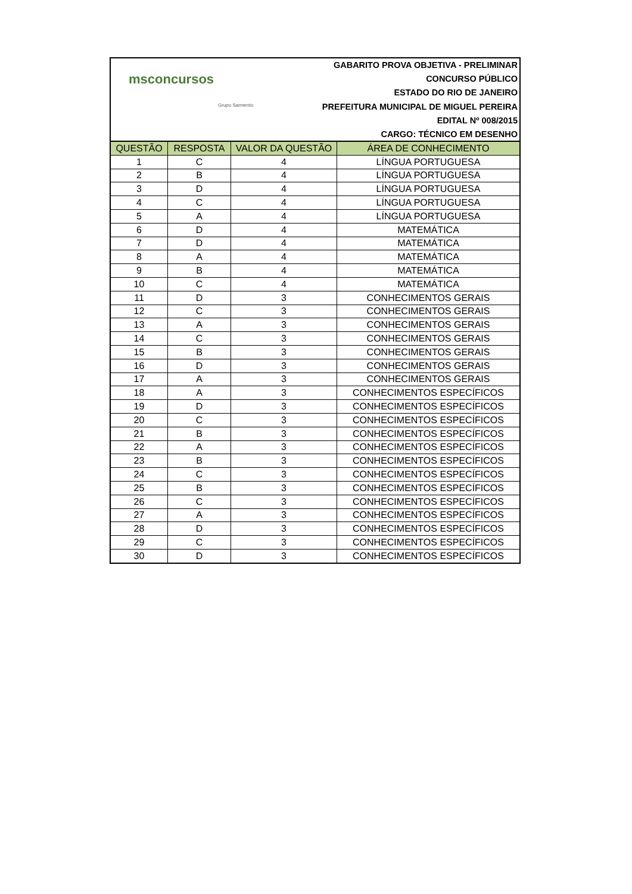msconcursos
Grupo Sarmento
GABARITO PROVA OBJETIVA - PRELIMINAR
CONCURSO PÚBLICO
ESTADO DO RIO DE JANEIRO
PREFEITURA MUNICIPAL DE MIGUEL PEREIRA
EDITAL Nº 008/2015
CARGO: TÉCNICO EM DESENHO
| QUESTÃO | RESPOSTA | VALOR DA QUESTÃO | ÁREA DE CONHECIMENTO |
| --- | --- | --- | --- |
| 1 | C | 4 | LÍNGUA PORTUGUESA |
| 2 | B | 4 | LÍNGUA PORTUGUESA |
| 3 | D | 4 | LÍNGUA PORTUGUESA |
| 4 | C | 4 | LÍNGUA PORTUGUESA |
| 5 | A | 4 | LÍNGUA PORTUGUESA |
| 6 | D | 4 | MATEMÁTICA |
| 7 | D | 4 | MATEMÁTICA |
| 8 | A | 4 | MATEMÁTICA |
| 9 | B | 4 | MATEMÁTICA |
| 10 | C | 4 | MATEMÁTICA |
| 11 | D | 3 | CONHECIMENTOS GERAIS |
| 12 | C | 3 | CONHECIMENTOS GERAIS |
| 13 | A | 3 | CONHECIMENTOS GERAIS |
| 14 | C | 3 | CONHECIMENTOS GERAIS |
| 15 | B | 3 | CONHECIMENTOS GERAIS |
| 16 | D | 3 | CONHECIMENTOS GERAIS |
| 17 | A | 3 | CONHECIMENTOS GERAIS |
| 18 | A | 3 | CONHECIMENTOS ESPECÍFICOS |
| 19 | D | 3 | CONHECIMENTOS ESPECÍFICOS |
| 20 | C | 3 | CONHECIMENTOS ESPECÍFICOS |
| 21 | B | 3 | CONHECIMENTOS ESPECÍFICOS |
| 22 | A | 3 | CONHECIMENTOS ESPECÍFICOS |
| 23 | B | 3 | CONHECIMENTOS ESPECÍFICOS |
| 24 | C | 3 | CONHECIMENTOS ESPECÍFICOS |
| 25 | B | 3 | CONHECIMENTOS ESPECÍFICOS |
| 26 | C | 3 | CONHECIMENTOS ESPECÍFICOS |
| 27 | A | 3 | CONHECIMENTOS ESPECÍFICOS |
| 28 | D | 3 | CONHECIMENTOS ESPECÍFICOS |
| 29 | C | 3 | CONHECIMENTOS ESPECÍFICOS |
| 30 | D | 3 | CONHECIMENTOS ESPECÍFICOS |